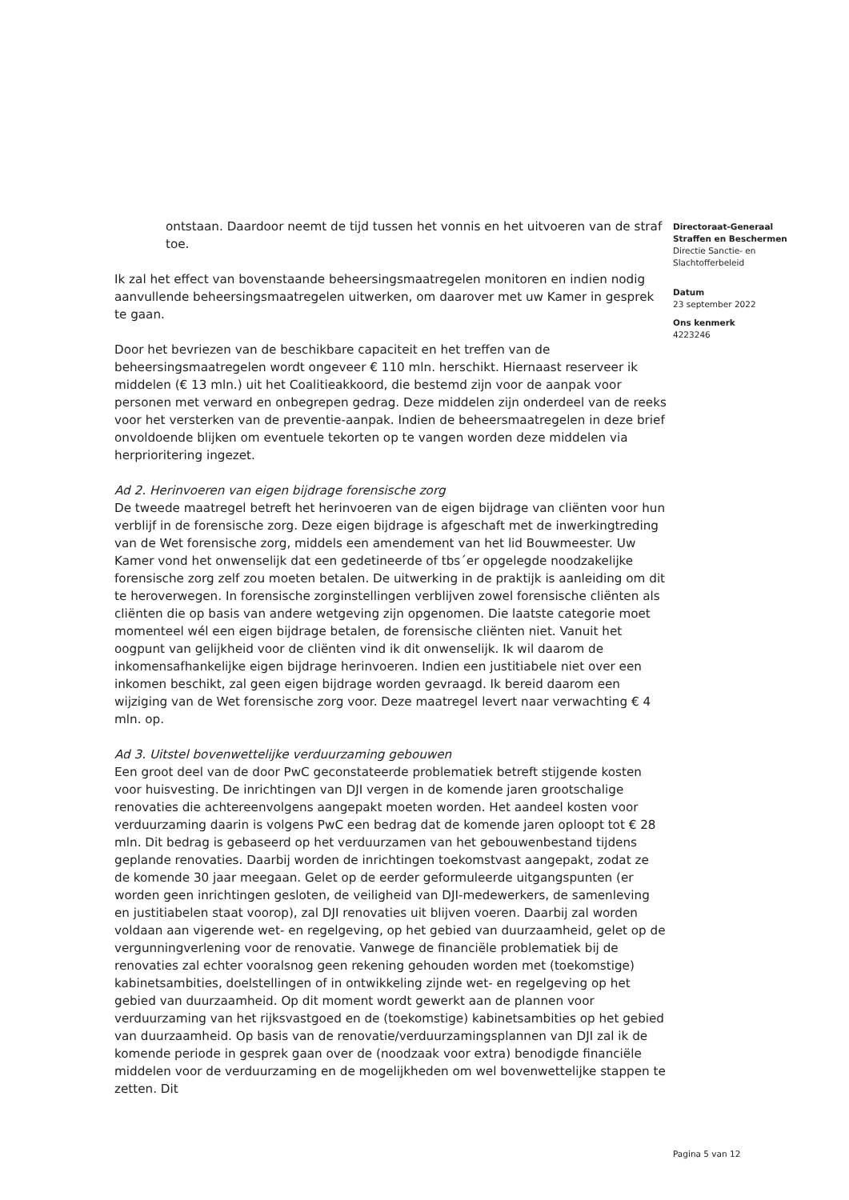Directoraat-Generaal
Straffen en Beschermen
Directie Sanctie- en
Slachtofferbeleid
Datum
23 september 2022
Ons kenmerk
4223246
ontstaan. Daardoor neemt de tijd tussen het vonnis en het uitvoeren van de straf toe.
Ik zal het effect van bovenstaande beheersingsmaatregelen monitoren en indien nodig aanvullende beheersingsmaatregelen uitwerken, om daarover met uw Kamer in gesprek te gaan.
Door het bevriezen van de beschikbare capaciteit en het treffen van de beheersingsmaatregelen wordt ongeveer € 110 mln. herschikt. Hiernaast reserveer ik middelen (€ 13 mln.) uit het Coalitieakkoord, die bestemd zijn voor de aanpak voor personen met verward en onbegrepen gedrag. Deze middelen zijn onderdeel van de reeks voor het versterken van de preventie-aanpak. Indien de beheersmaatregelen in deze brief onvoldoende blijken om eventuele tekorten op te vangen worden deze middelen via herprioritering ingezet.
Ad 2. Herinvoeren van eigen bijdrage forensische zorg
De tweede maatregel betreft het herinvoeren van de eigen bijdrage van cliënten voor hun verblijf in de forensische zorg. Deze eigen bijdrage is afgeschaft met de inwerkingtreding van de Wet forensische zorg, middels een amendement van het lid Bouwmeester. Uw Kamer vond het onwenselijk dat een gedetineerde of tbs´er opgelegde noodzakelijke forensische zorg zelf zou moeten betalen. De uitwerking in de praktijk is aanleiding om dit te heroverwegen. In forensische zorginstellingen verblijven zowel forensische cliënten als cliënten die op basis van andere wetgeving zijn opgenomen. Die laatste categorie moet momenteel wél een eigen bijdrage betalen, de forensische cliënten niet. Vanuit het oogpunt van gelijkheid voor de cliënten vind ik dit onwenselijk. Ik wil daarom de inkomensafhankelijke eigen bijdrage herinvoeren. Indien een justitiabele niet over een inkomen beschikt, zal geen eigen bijdrage worden gevraagd. Ik bereid daarom een wijziging van de Wet forensische zorg voor. Deze maatregel levert naar verwachting € 4 mln. op.
Ad 3. Uitstel bovenwettelijke verduurzaming gebouwen
Een groot deel van de door PwC geconstateerde problematiek betreft stijgende kosten voor huisvesting. De inrichtingen van DJI vergen in de komende jaren grootschalige renovaties die achtereenvolgens aangepakt moeten worden. Het aandeel kosten voor verduurzaming daarin is volgens PwC een bedrag dat de komende jaren oploopt tot € 28 mln. Dit bedrag is gebaseerd op het verduurzamen van het gebouwenbestand tijdens geplande renovaties. Daarbij worden de inrichtingen toekomstvast aangepakt, zodat ze de komende 30 jaar meegaan. Gelet op de eerder geformuleerde uitgangspunten (er worden geen inrichtingen gesloten, de veiligheid van DJI-medewerkers, de samenleving en justitiabelen staat voorop), zal DJI renovaties uit blijven voeren. Daarbij zal worden voldaan aan vigerende wet- en regelgeving, op het gebied van duurzaamheid, gelet op de vergunningverlening voor de renovatie. Vanwege de financiële problematiek bij de renovaties zal echter vooralsnog geen rekening gehouden worden met (toekomstige) kabinetsambities, doelstellingen of in ontwikkeling zijnde wet- en regelgeving op het gebied van duurzaamheid. Op dit moment wordt gewerkt aan de plannen voor verduurzaming van het rijksvastgoed en de (toekomstige) kabinetsambities op het gebied van duurzaamheid. Op basis van de renovatie/verduurzamingsplannen van DJI zal ik de komende periode in gesprek gaan over de (noodzaak voor extra) benodigde financiële middelen voor de verduurzaming en de mogelijkheden om wel bovenwettelijke stappen te zetten. Dit
Pagina 5 van 12